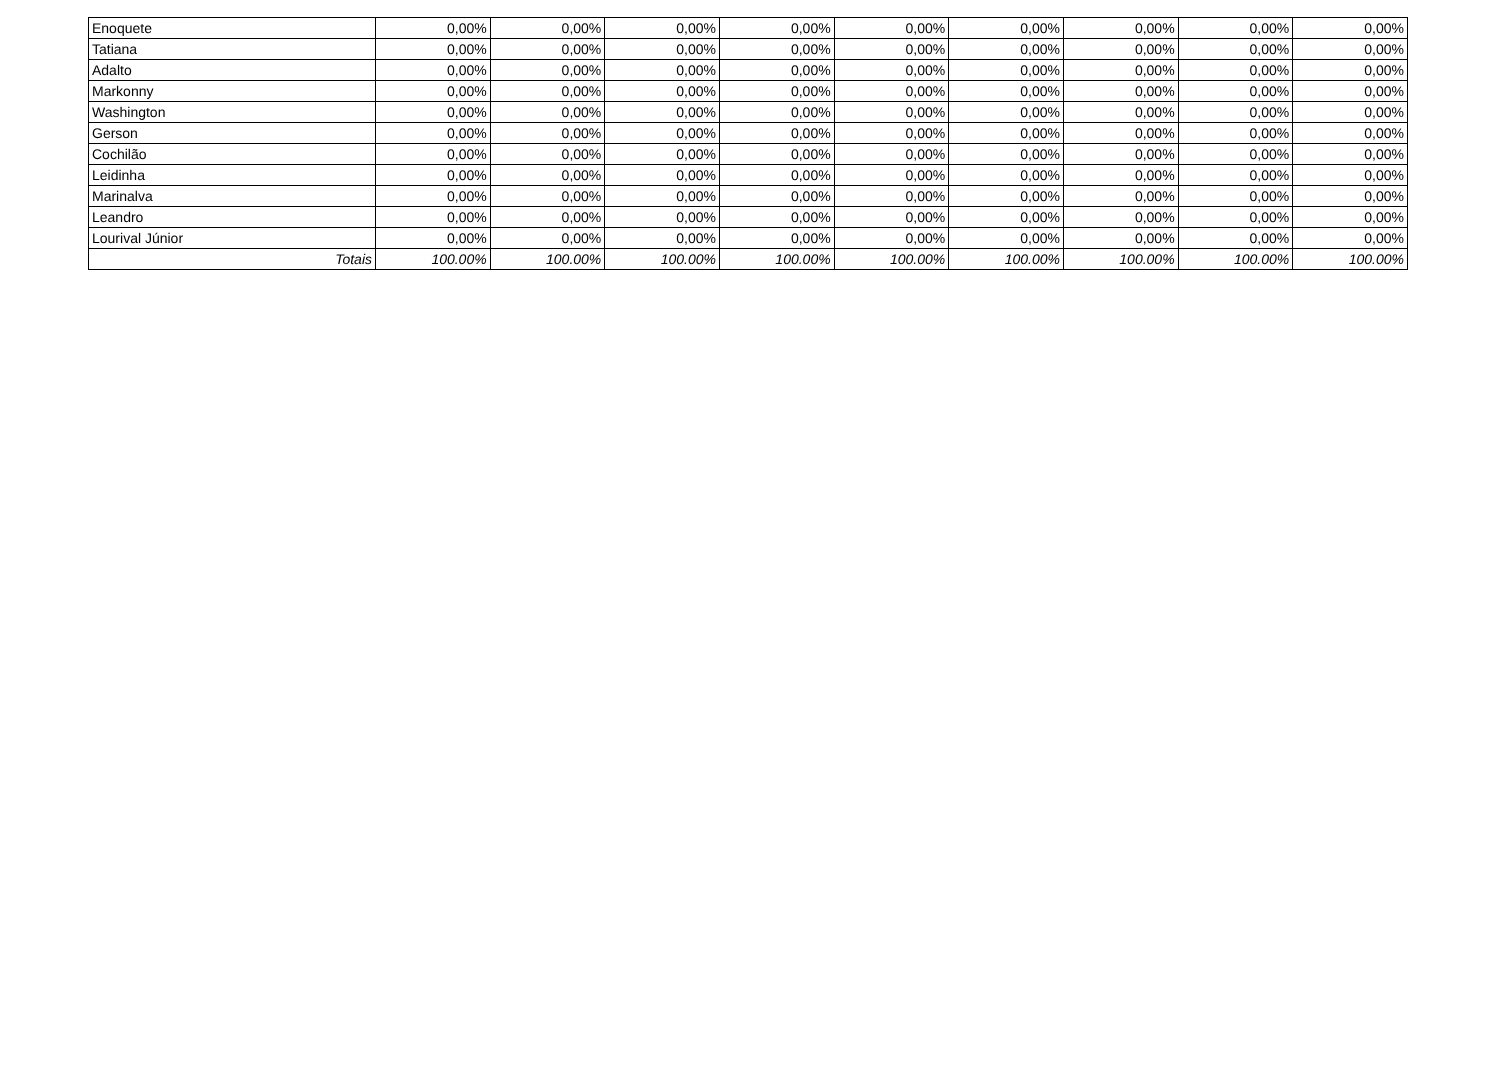| Enoquete | 0,00% | 0,00% | 0,00% | 0,00% | 0,00% | 0,00% | 0,00% | 0,00% | 0,00% |
| Tatiana | 0,00% | 0,00% | 0,00% | 0,00% | 0,00% | 0,00% | 0,00% | 0,00% | 0,00% |
| Adalto | 0,00% | 0,00% | 0,00% | 0,00% | 0,00% | 0,00% | 0,00% | 0,00% | 0,00% |
| Markonny | 0,00% | 0,00% | 0,00% | 0,00% | 0,00% | 0,00% | 0,00% | 0,00% | 0,00% |
| Washington | 0,00% | 0,00% | 0,00% | 0,00% | 0,00% | 0,00% | 0,00% | 0,00% | 0,00% |
| Gerson | 0,00% | 0,00% | 0,00% | 0,00% | 0,00% | 0,00% | 0,00% | 0,00% | 0,00% |
| Cochilão | 0,00% | 0,00% | 0,00% | 0,00% | 0,00% | 0,00% | 0,00% | 0,00% | 0,00% |
| Leidinha | 0,00% | 0,00% | 0,00% | 0,00% | 0,00% | 0,00% | 0,00% | 0,00% | 0,00% |
| Marinalva | 0,00% | 0,00% | 0,00% | 0,00% | 0,00% | 0,00% | 0,00% | 0,00% | 0,00% |
| Leandro | 0,00% | 0,00% | 0,00% | 0,00% | 0,00% | 0,00% | 0,00% | 0,00% | 0,00% |
| Lourival Júnior | 0,00% | 0,00% | 0,00% | 0,00% | 0,00% | 0,00% | 0,00% | 0,00% | 0,00% |
| Totais | 100.00% | 100.00% | 100.00% | 100.00% | 100.00% | 100.00% | 100.00% | 100.00% | 100.00% |